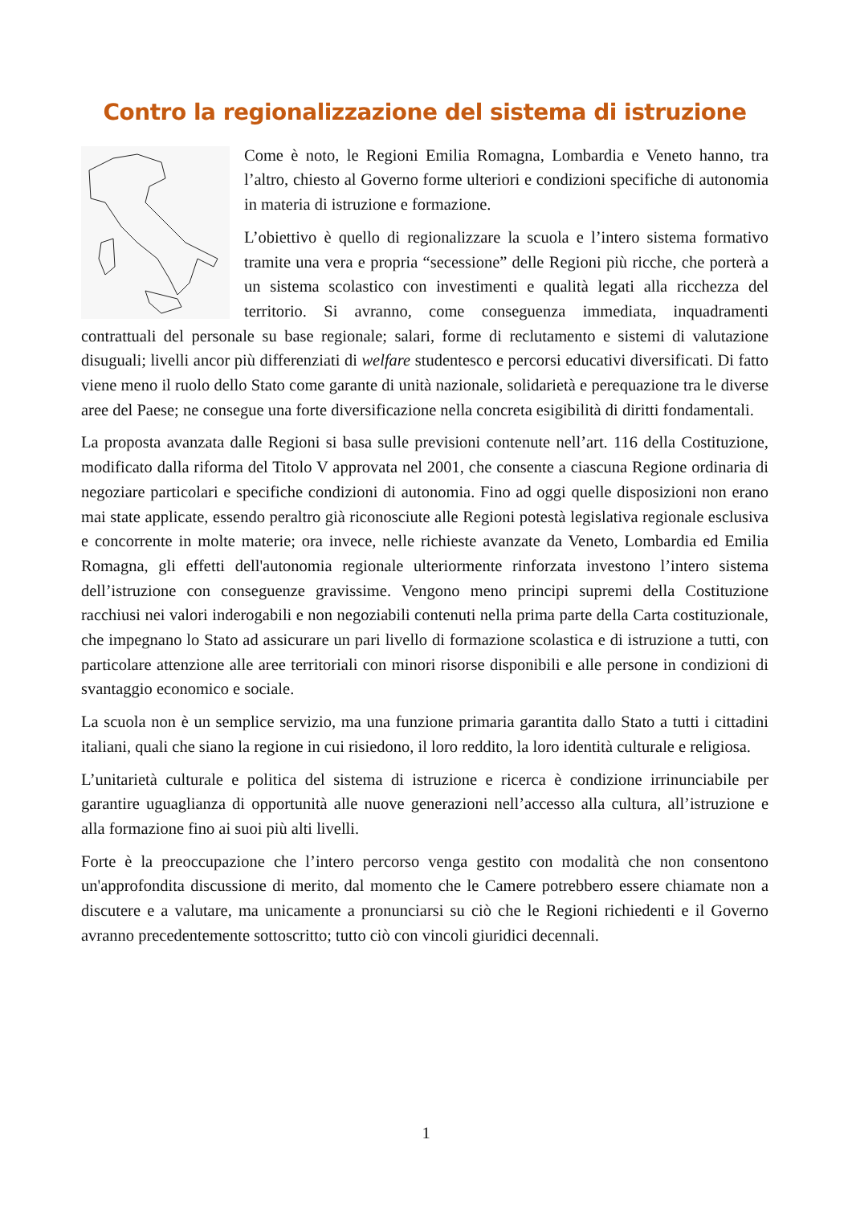Contro la regionalizzazione del sistema di istruzione
Come è noto, le Regioni Emilia Romagna, Lombardia e Veneto hanno, tra l’altro, chiesto al Governo forme ulteriori e condizioni specifiche di autonomia in materia di istruzione e formazione.
L’obiettivo è quello di regionalizzare la scuola e l’intero sistema formativo tramite una vera e propria “secessione” delle Regioni più ricche, che porterà a un sistema scolastico con investimenti e qualità legati alla ricchezza del territorio. Si avranno, come conseguenza immediata, inquadramenti contrattuali del personale su base regionale; salari, forme di reclutamento e sistemi di valutazione disuguali; livelli ancor più differenziati di welfare studentesco e percorsi educativi diversificati. Di fatto viene meno il ruolo dello Stato come garante di unità nazionale, solidarietà e perequazione tra le diverse aree del Paese; ne consegue una forte diversificazione nella concreta esigibilità di diritti fondamentali.
La proposta avanzata dalle Regioni si basa sulle previsioni contenute nell’art. 116 della Costituzione, modificato dalla riforma del Titolo V approvata nel 2001, che consente a ciascuna Regione ordinaria di negoziare particolari e specifiche condizioni di autonomia. Fino ad oggi quelle disposizioni non erano mai state applicate, essendo peraltro già riconosciute alle Regioni potestà legislativa regionale esclusiva e concorrente in molte materie; ora invece, nelle richieste avanzate da Veneto, Lombardia ed Emilia Romagna, gli effetti dell'autonomia regionale ulteriormente rinforzata investono l’intero sistema dell’istruzione con conseguenze gravissime. Vengono meno principi supremi della Costituzione racchiusi nei valori inderogabili e non negoziabili contenuti nella prima parte della Carta costituzionale, che impegnano lo Stato ad assicurare un pari livello di formazione scolastica e di istruzione a tutti, con particolare attenzione alle aree territoriali con minori risorse disponibili e alle persone in condizioni di svantaggio economico e sociale.
La scuola non è un semplice servizio, ma una funzione primaria garantita dallo Stato a tutti i cittadini italiani, quali che siano la regione in cui risiedono, il loro reddito, la loro identità culturale e religiosa.
L’unitarietà culturale e politica del sistema di istruzione e ricerca è condizione irrinunciabile per garantire uguaglianza di opportunità alle nuove generazioni nell’accesso alla cultura, all’istruzione e alla formazione fino ai suoi più alti livelli.
Forte è la preoccupazione che l’intero percorso venga gestito con modalità che non consentono un'approfondita discussione di merito, dal momento che le Camere potrebbero essere chiamate non a discutere e a valutare, ma unicamente a pronunciarsi su ciò che le Regioni richiedenti e il Governo avranno precedentemente sottoscritto; tutto ciò con vincoli giuridici decennali.
1